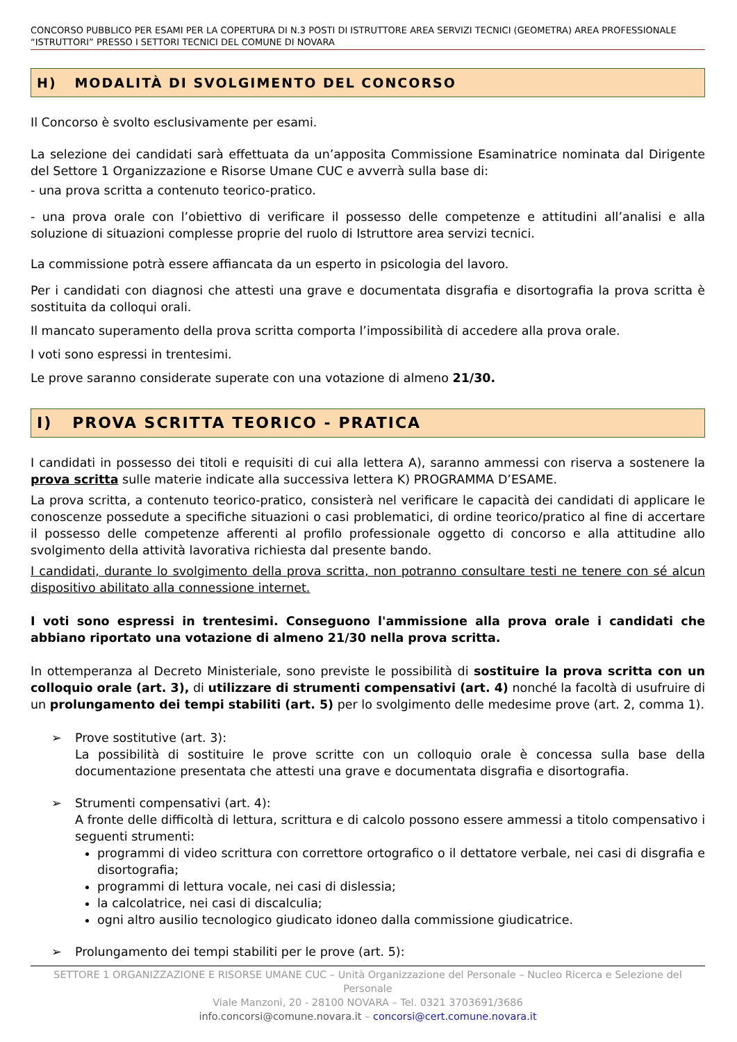CONCORSO PUBBLICO PER ESAMI PER LA COPERTURA DI N.3 POSTI DI ISTRUTTORE AREA SERVIZI TECNICI (GEOMETRA) AREA PROFESSIONALE “ISTRUTTORI” PRESSO I SETTORI TECNICI DEL COMUNE DI NOVARA
H) MODALITÀ DI SVOLGIMENTO DEL CONCORSO
Il Concorso è svolto esclusivamente per esami.
La selezione dei candidati sarà effettuata da un’apposita Commissione Esaminatrice nominata dal Dirigente del Settore 1 Organizzazione e Risorse Umane CUC e avverrà sulla base di:
- una prova scritta a contenuto teorico-pratico.
- una prova orale con l’obiettivo di verificare il possesso delle competenze e attitudini all’analisi e alla soluzione di situazioni complesse proprie del ruolo di Istruttore area servizi tecnici.
La commissione potrà essere affiancata da un esperto in psicologia del lavoro.
Per i candidati con diagnosi che attesti una grave e documentata disgrafia e disortografia la prova scritta è sostituita da colloqui orali.
Il mancato superamento della prova scritta comporta l’impossibilità di accedere alla prova orale.
I voti sono espressi in trentesimi.
Le prove saranno considerate superate con una votazione di almeno 21/30.
I) PROVA SCRITTA TEORICO - PRATICA
I candidati in possesso dei titoli e requisiti di cui alla lettera A), saranno ammessi con riserva a sostenere la prova scritta sulle materie indicate alla successiva lettera K) PROGRAMMA D’ESAME.
La prova scritta, a contenuto teorico-pratico, consisterà nel verificare le capacità dei candidati di applicare le conoscenze possedute a specifiche situazioni o casi problematici, di ordine teorico/pratico al fine di accertare il possesso delle competenze afferenti al profilo professionale oggetto di concorso e alla attitudine allo svolgimento della attività lavorativa richiesta dal presente bando.
I candidati, durante lo svolgimento della prova scritta, non potranno consultare testi ne tenere con sé alcun dispositivo abilitato alla connessione internet.
I voti sono espressi in trentesimi. Conseguono l'ammissione alla prova orale i candidati che abbiano riportato una votazione di almeno 21/30 nella prova scritta.
In ottemperanza al Decreto Ministeriale, sono previste le possibilità di sostituire la prova scritta con un colloquio orale (art. 3), di utilizzare di strumenti compensativi (art. 4) nonché la facoltà di usufruire di un prolungamento dei tempi stabiliti (art. 5) per lo svolgimento delle medesime prove (art. 2, comma 1).
➢ Prove sostitutive (art. 3):
La possibilità di sostituire le prove scritte con un colloquio orale è concessa sulla base della documentazione presentata che attesti una grave e documentata disgrafia e disortografia.
➢ Strumenti compensativi (art. 4):
A fronte delle difficoltà di lettura, scrittura e di calcolo possono essere ammessi a titolo compensativo i seguenti strumenti:
programmi di video scrittura con correttore ortografico o il dettatore verbale, nei casi di disgrafia e disortografia;
programmi di lettura vocale, nei casi di dislessia;
la calcolatrice, nei casi di discalculia;
ogni altro ausilio tecnologico giudicato idoneo dalla commissione giudicatrice.
➢ Prolungamento dei tempi stabiliti per le prove (art. 5):
SETTORE 1 ORGANIZZAZIONE E RISORSE UMANE CUC – Unità Organizzazione del Personale – Nucleo Ricerca e Selezione del Personale
Viale Manzoni, 20 - 28100 NOVARA – Tel. 0321 3703691/3686
info.concorsi@comune.novara.it – concorsi@cert.comune.novara.it